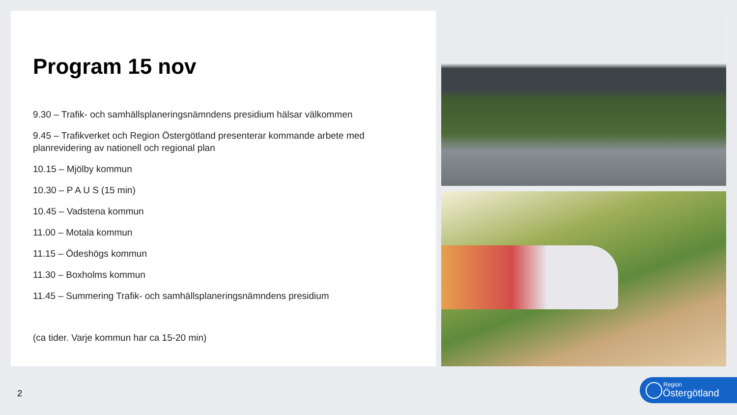Program 15 nov
9.30 – Trafik- och samhällsplaneringsnämndens presidium hälsar välkommen
9.45 – Trafikverket och Region Östergötland presenterar kommande arbete med planrevidering av nationell och regional plan
10.15 – Mjölby kommun
10.30 – P A U S (15 min)
10.45 – Vadstena kommun
11.00 – Motala kommun
11.15 – Ödeshögs kommun
11.30 – Boxholms kommun
11.45 – Summering Trafik- och samhällsplaneringsnämndens presidium
(ca tider. Varje kommun har ca 15-20 min)
2
Region
Östergötland